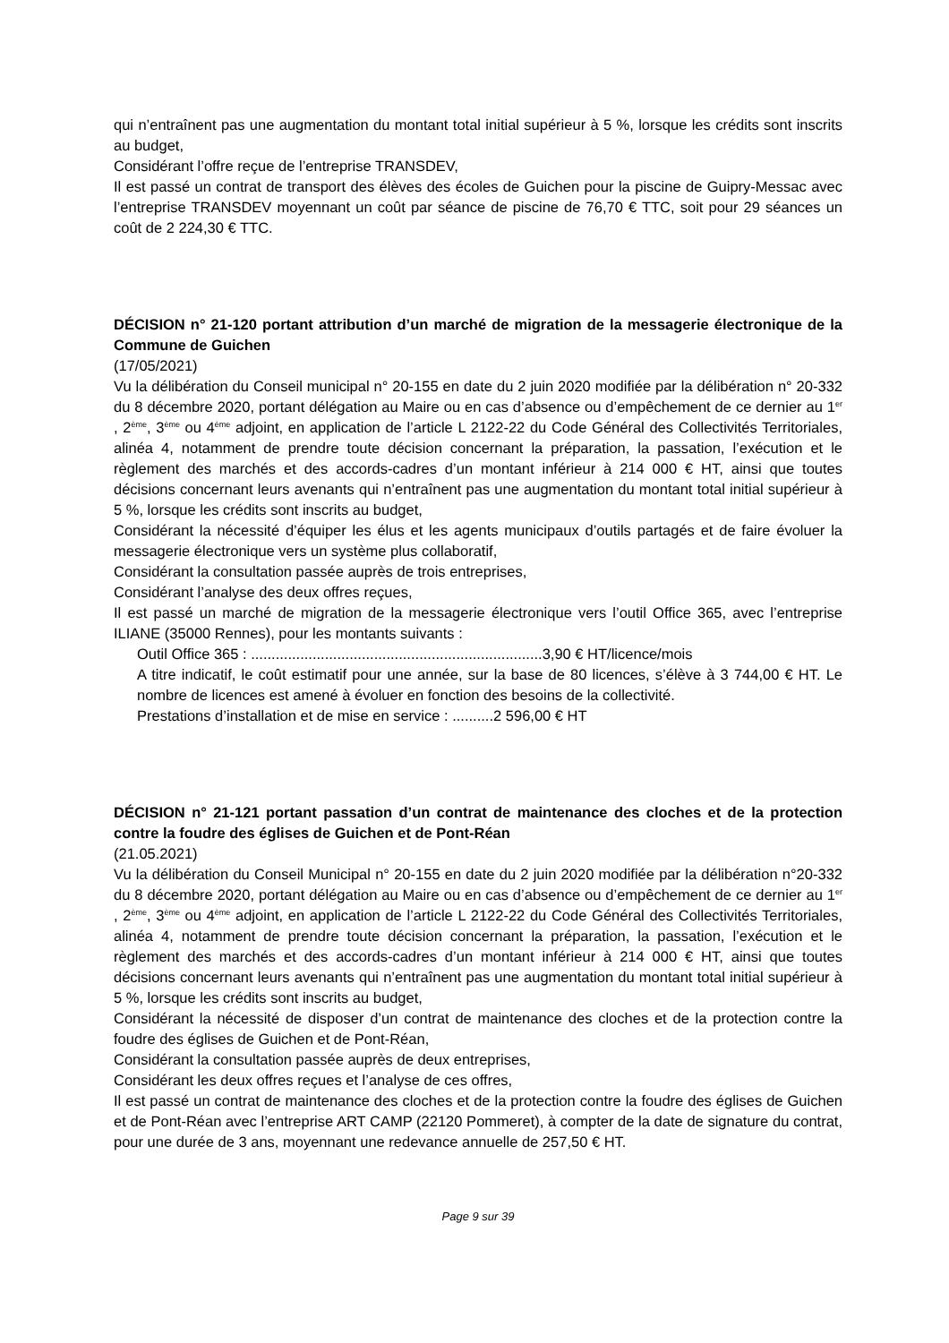qui n’entraînent pas une augmentation du montant total initial supérieur à 5 %, lorsque les crédits sont inscrits au budget,
Considérant l’offre reçue de l’entreprise TRANSDEV,
Il est passé un contrat de transport des élèves des écoles de Guichen pour la piscine de Guipry-Messac avec l’entreprise TRANSDEV moyennant un coût par séance de piscine de 76,70 € TTC, soit pour 29 séances un coût de 2 224,30 € TTC.
DÉCISION n° 21-120 portant attribution d’un marché de migration de la messagerie électronique de la Commune de Guichen
(17/05/2021)
Vu la délibération du Conseil municipal n° 20-155 en date du 2 juin 2020 modifiée par la délibération n° 20-332 du 8 décembre 2020, portant délégation au Maire ou en cas d’absence ou d’empêchement de ce dernier au 1<sup>er</sup> , 2<sup>ème</sup>, 3<sup>ème</sup> ou 4<sup>ème</sup> adjoint, en application de l’article L 2122-22 du Code Général des Collectivités Territoriales, alinéa 4, notamment de prendre toute décision concernant la préparation, la passation, l’exécution et le règlement des marchés et des accords-cadres d’un montant inférieur à 214 000 € HT, ainsi que toutes décisions concernant leurs avenants qui n’entraînent pas une augmentation du montant total initial supérieur à 5 %, lorsque les crédits sont inscrits au budget,
Considérant la nécessité d’équiper les élus et les agents municipaux d’outils partagés et de faire évoluer la messagerie électronique vers un système plus collaboratif,
Considérant la consultation passée auprès de trois entreprises,
Considérant l’analyse des deux offres reçues,
Il est passé un marché de migration de la messagerie électronique vers l’outil Office 365, avec l’entreprise ILIANE (35000 Rennes), pour les montants suivants :
Outil Office 365 : .......................................................................3,90 € HT/licence/mois
A titre indicatif, le coût estimatif pour une année, sur la base de 80 licences, s’élève à 3 744,00 € HT. Le nombre de licences est amené à évoluer en fonction des besoins de la collectivité.
Prestations d’installation et de mise en service : ..........2 596,00 € HT
DÉCISION n° 21-121 portant passation d’un contrat de maintenance des cloches et de la protection contre la foudre des églises de Guichen et de Pont-Réan
(21.05.2021)
Vu la délibération du Conseil Municipal n° 20-155 en date du 2 juin 2020 modifiée par la délibération n°20-332 du 8 décembre 2020, portant délégation au Maire ou en cas d’absence ou d’empêchement de ce dernier au 1<sup>er</sup> , 2<sup>ème</sup>, 3<sup>ème</sup> ou 4<sup>ème</sup> adjoint, en application de l’article L 2122-22 du Code Général des Collectivités Territoriales, alinéa 4, notamment de prendre toute décision concernant la préparation, la passation, l’exécution et le règlement des marchés et des accords-cadres d’un montant inférieur à 214 000 € HT, ainsi que toutes décisions concernant leurs avenants qui n’entraînent pas une augmentation du montant total initial supérieur à 5 %, lorsque les crédits sont inscrits au budget,
Considérant la nécessité de disposer d’un contrat de maintenance des cloches et de la protection contre la foudre des églises de Guichen et de Pont-Réan,
Considérant la consultation passée auprès de deux entreprises,
Considérant les deux offres reçues et l’analyse de ces offres,
Il est passé un contrat de maintenance des cloches et de la protection contre la foudre des églises de Guichen et de Pont-Réan avec l’entreprise ART CAMP (22120 Pommeret), à compter de la date de signature du contrat, pour une durée de 3 ans, moyennant une redevance annuelle de 257,50 € HT.
Page 9 sur 39